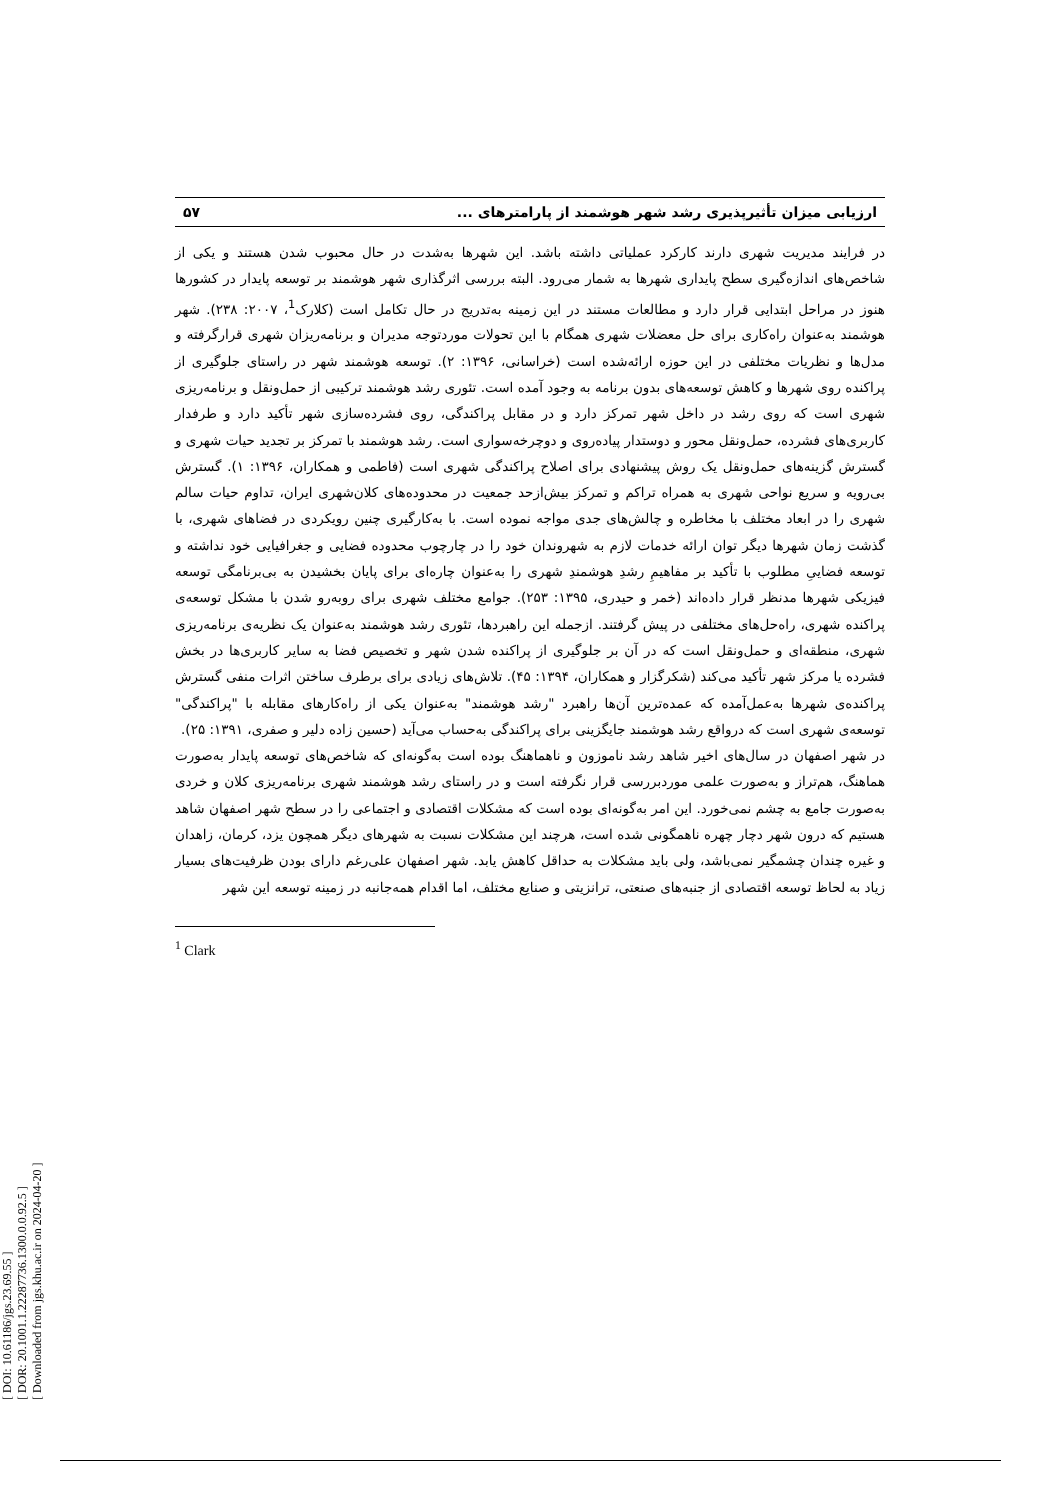[ DOI: 10.61186/jgs.23.69.55 ]
[ DOR: 20.1001.1.22287736.1300.0.0.92.5 ]
[ Downloaded from jgs.khu.ac.ir on 2024-04-20 ]
ارزیابی میزان تأثیرپذیری رشد شهر هوشمند از پارامترهای ... ۵۷
در فرایند مدیریت شهری دارند کارکرد عملیاتی داشته باشد. این شهرها به‌شدت در حال محبوب شدن هستند و یکی از شاخص‌های اندازه‌گیری سطح پایداری شهرها به شمار می‌رود. البته بررسی اثرگذاری شهر هوشمند بر توسعه پایدار در کشورها هنوز در مراحل ابتدایی قرار دارد و مطالعات مستند در این زمینه به‌تدریج در حال تکامل است (کلارک<sup>1</sup>، ۲۰۰۷: ۲۳۸). شهر هوشمند به‌عنوان راه‌کاری برای حل معضلات شهری همگام با این تحولات موردتوجه مدیران و برنامه‌ریزان شهری قرارگرفته و مدل‌ها و نظریات مختلفی در این حوزه ارائه‌شده است (خراسانی، ۱۳۹۶: ۲). توسعه هوشمند شهر در راستای جلوگیری از پراکنده روی شهرها و کاهش توسعه‌های بدون برنامه به وجود آمده است. تئوری رشد هوشمند ترکیبی از حمل‌ونقل و برنامه‌ریزی شهری است که روی رشد در داخل شهر تمرکز دارد و در مقابل پراکندگی، روی فشرده‌سازی شهر تأکید دارد و طرفدار کاربری‌های فشرده، حمل‌ونقل محور و دوستدار پیاده‌روی و دوچرخه‌سواری است. رشد هوشمند با تمرکز بر تجدید حیات شهری و گسترش گزینه‌های حمل‌ونقل یک روش پیشنهادی برای اصلاح پراکندگی شهری است (فاطمی و همکاران، ۱۳۹۶: ۱). گسترش بی‌رویه و سریع نواحی شهری به همراه تراکم و تمرکز بیش‌ازحد جمعیت در محدوده‌های کلان‌شهری ایران، تداوم حیات سالم شهری را در ابعاد مختلف با مخاطره و چالش‌های جدی مواجه نموده است. با به‌کارگیری چنین رویکردی در فضاهای شهری، با گذشت زمان شهرها دیگر توان ارائه خدمات لازم به شهروندان خود را در چارچوب محدوده فضایی و جغرافیایی خود نداشته و توسعه فضاییِ مطلوب با تأکید بر مفاهیمِ رشدِ هوشمندِ شهری را به‌عنوان چاره‌ای برای پایان بخشیدن به بی‌برنامگی توسعه فیزیکی شهرها مدنظر قرار داده‌اند (خمر و حیدری، ۱۳۹۵: ۲۵۳). جوامع مختلف شهری برای روبه‌رو شدن با مشکل توسعه‌ی پراکنده شهری، راه‌حل‌های مختلفی در پیش گرفتند. ازجمله این راهبردها، تئوری رشد هوشمند به‌عنوان یک نظریه‌ی برنامه‌ریزی شهری، منطقه‌ای و حمل‌ونقل است که در آن بر جلوگیری از پراکنده شدن شهر و تخصیص فضا به سایر کاربری‌ها در بخش فشرده یا مرکز شهر تأکید می‌کند (شکرگزار و همکاران، ۱۳۹۴: ۴۵). تلاش‌های زیادی برای برطرف ساختن اثرات منفی گسترش پراکنده‌ی شهرها به‌عمل‌آمده که عمده‌ترین آن‌ها راهبرد "رشد هوشمند" به‌عنوان یکی از راه‌کارهای مقابله با "پراکندگی" توسعه‌ی شهری است که درواقع رشد هوشمند جایگزینی برای پراکندگی به‌حساب می‌آید (حسین زاده دلیر و صفری، ۱۳۹۱: ۲۵).
در شهر اصفهان در سال‌های اخیر شاهد رشد ناموزون و ناهماهنگ بوده است به‌گونه‌ای که شاخص‌های توسعه پایدار به‌صورت هماهنگ، هم‌تراز و به‌صورت علمی موردبررسی قرار نگرفته است و در راستای رشد هوشمند شهری برنامه‌ریزی کلان و خردی به‌صورت جامع به چشم نمی‌خورد. این امر به‌گونه‌ای بوده است که مشکلات اقتصادی و اجتماعی را در سطح شهر اصفهان شاهد هستیم که درون شهر دچار چهره ناهمگونی شده است، هرچند این مشکلات نسبت به شهرهای دیگر همچون یزد، کرمان، زاهدان و غیره چندان چشمگیر نمی‌باشد، ولی باید مشکلات به حداقل کاهش یابد. شهر اصفهان علی‌رغم دارای بودن ظرفیت‌های بسیار زیاد به لحاظ توسعه اقتصادی از جنبه‌های صنعتی، ترانزیتی و صنایع مختلف، اما اقدام همه‌جانبه در زمینه توسعه این شهر
<sup>1</sup> Clark